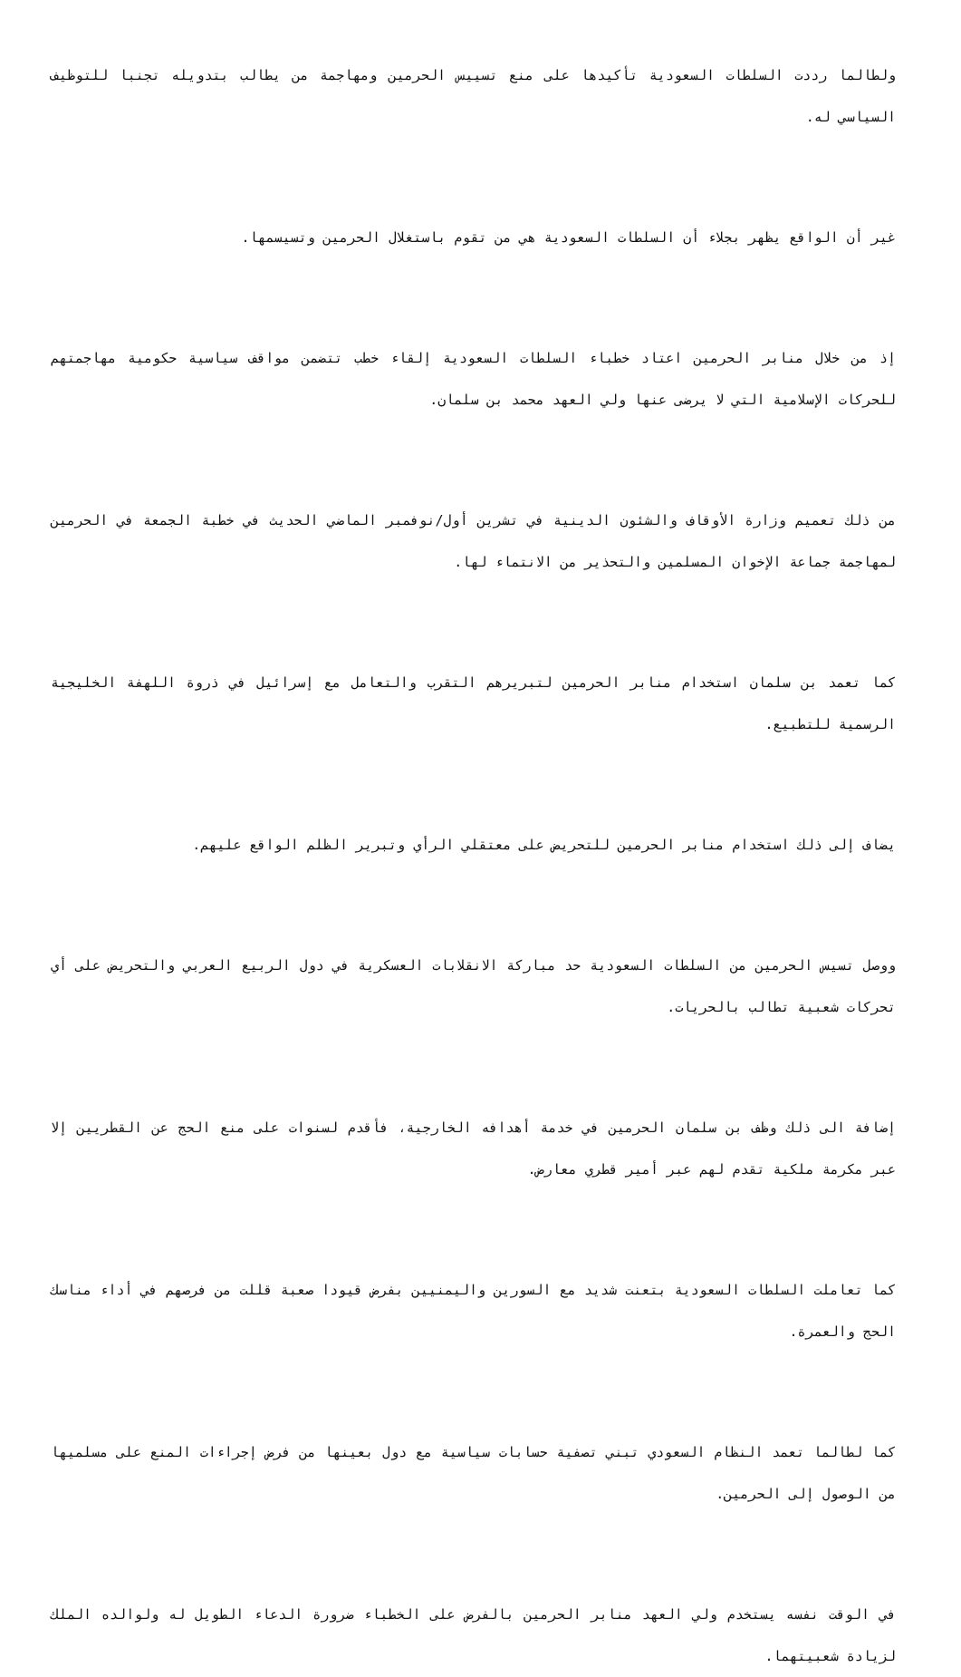ولطالما رددت السلطات السعودية تأكيدها على منع تسييس الحرمين ومهاجمة من يطالب بتدويله تجنبا للتوظيف السياسي له.
غير أن الواقع يظهر بجلاء أن السلطات السعودية هي من تقوم باستغلال الحرمين وتسيسمها.
إذ من خلال منابر الحرمين اعتاد خطباء السلطات السعودية إلقاء خطب تتضمن مواقف سياسية حكومية مهاجمتهم للحركات الإسلامية التي لا يرضى عنها ولي العهد محمد بن سلمان.
من ذلك تعميم وزارة الأوقاف والشئون الدينية في تشرين أول/نوفمبر الماضي الحديث في خطبة الجمعة في الحرمين لمهاجمة جماعة الإخوان المسلمين والتحذير من الانتماء لها.
كما تعمد بن سلمان استخدام منابر الحرمين لتبريرهم التقرب والتعامل مع إسرائيل في ذروة اللهفة الخليجية الرسمية للتطبيع.
يضاف إلى ذلك استخدام منابر الحرمين للتحريض على معتقلي الرأي وتبرير الظلم الواقع عليهم.
ووصل تسيس الحرمين من السلطات السعودية حد مباركة الانقلابات العسكرية في دول الربيع العربي والتحريض على أي تحركات شعبية تطالب بالحريات.
إضافة الى ذلك وظف بن سلمان الحرمين في خدمة أهدافه الخارجية، فأقدم لسنوات على منع الحج عن القطريين إلا عبر مكرمة ملكية تقدم لهم عبر أمير قطري معارض.
كما تعاملت السلطات السعودية بتعنت شديد مع السورين واليمنيين بفرض قيودا صعبة قللت من فرصهم في أداء مناسك الحج والعمرة.
كما لطالما تعمد النظام السعودي تبني تصفية حسابات سياسية مع دول بعينها من فرض إجراءات المنع على مسلميها من الوصول إلى الحرمين.
في الوقت نفسه يستخدم ولي العهد منابر الحرمين بالفرض على الخطباء ضرورة الدعاء الطويل له ولوالده الملك لزيادة شعبيتهما.